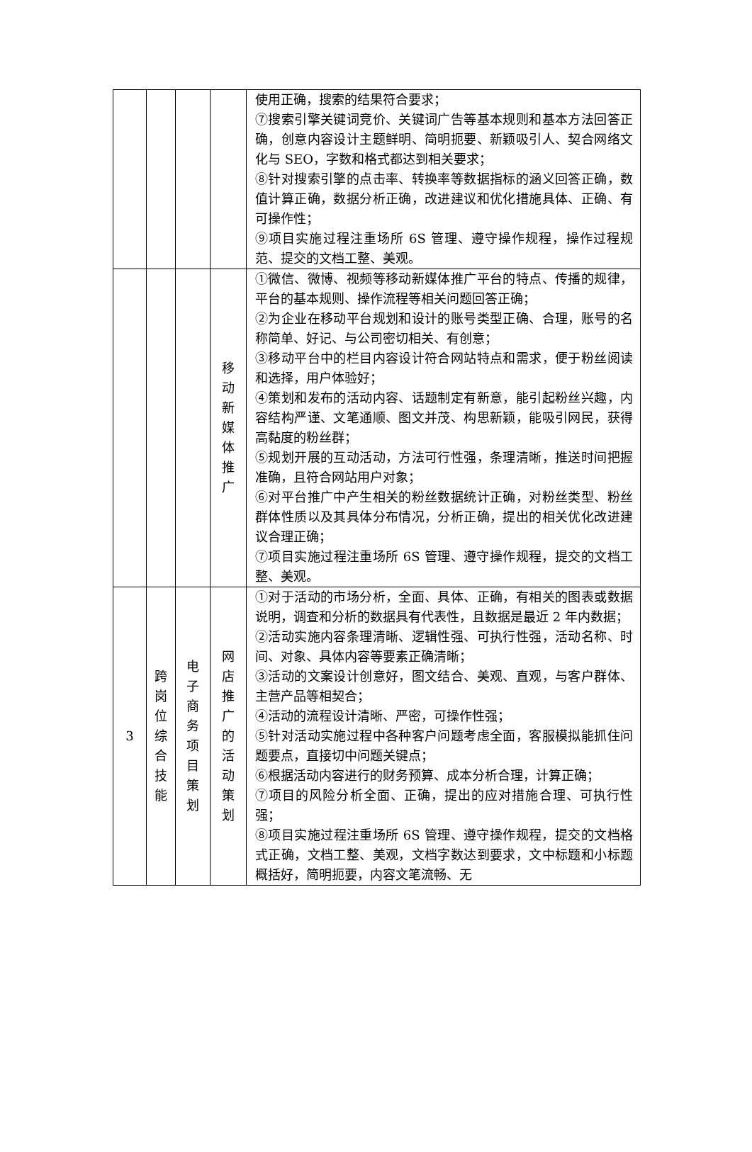| | | | | 使用正确，搜索的结果符合要求； ⑦搜索引擎关键词竞价、关键词广告等基本规则和基本方法回答正确，创意内容设计主题鲜明、简明扼要、新颖吸引人、契合网络文化与 SEO，字数和格式都达到相关要求； ⑧针对搜索引擎的点击率、转换率等数据指标的涵义回答正确，数值计算正确，数据分析正确，改进建议和优化措施具体、正确、有可操作性； ⑨项目实施过程注重场所 6S 管理、遵守操作规程，操作过程规范、提交的文档工整、美观。 |
| | | | 移 动 新 媒 体 推 广 | ①微信、微博、视频等移动新媒体推广平台的特点、传播的规律，平台的基本规则、操作流程等相关问题回答正确； ②为企业在移动平台规划和设计的账号类型正确、合理，账号的名称简单、好记、与公司密切相关、有创意； ③移动平台中的栏目内容设计符合网站特点和需求，便于粉丝阅读和选择，用户体验好； ④策划和发布的活动内容、话题制定有新意，能引起粉丝兴趣，内容结构严谨、文笔通顺、图文并茂、构思新颖，能吸引网民，获得高黏度的粉丝群； ⑤规划开展的互动活动，方法可行性强，条理清晰，推送时间把握准确，且符合网站用户对象； ⑥对平台推广中产生相关的粉丝数据统计正确，对粉丝类型、粉丝群体性质以及其具体分布情况，分析正确，提出的相关优化改进建议合理正确； ⑦项目实施过程注重场所 6S 管理、遵守操作规程，提交的文档工整、美观。 |
| 3 | 跨 岗 位 综 合 技 能 | 电 子 商 务 项 目 策 划 | 网 店 推 广 的 活 动 策 划 | ①对于活动的市场分析，全面、具体、正确，有相关的图表或数据说明，调查和分析的数据具有代表性，且数据是最近 2 年内数据； ②活动实施内容条理清晰、逻辑性强、可执行性强，活动名称、时间、对象、具体内容等要素正确清晰； ③活动的文案设计创意好，图文结合、美观、直观，与客户群体、主营产品等相契合； ④活动的流程设计清晰、严密，可操作性强； ⑤针对活动实施过程中各种客户问题考虑全面，客服模拟能抓住问题要点，直接切中问题关键点； ⑥根据活动内容进行的财务预算、成本分析合理，计算正确； ⑦项目的风险分析全面、正确，提出的应对措施合理、可执行性强； ⑧项目实施过程注重场所 6S 管理、遵守操作规程，提交的文档格式正确，文档工整、美观，文档字数达到要求，文中标题和小标题概括好，简明扼要，内容文笔流畅、无 |